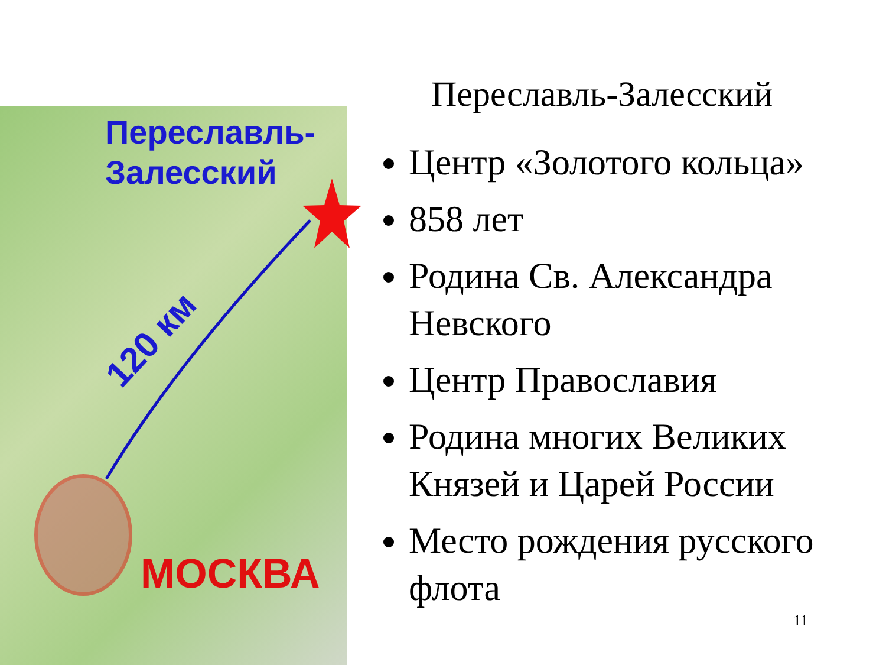Переславль-
Залесский
120 км
МОСКВА
Переславль-Залесский
Центр «Золотого кольца»
858 лет
Родина Св. Александра Невского
Центр Православия
Родина многих Великих Князей и Царей России
Место рождения русского флота
11